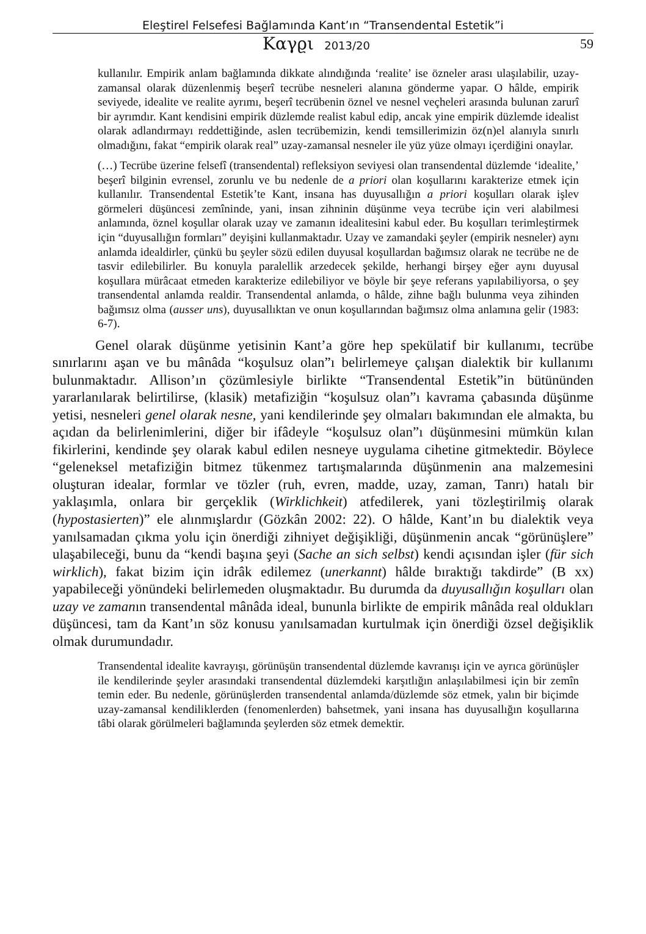Eleştirel Felsefesi Bağlamında Kant’ın “Transendental Estetik”i
Καγϱι 2013/20
59
kullanılır. Empirik anlam bağlamında dikkate alındığında ‘realite’ ise özneler arası ulaşılabilir, uzay-zamansal olarak düzenlenmiş beşerî tecrübe nesneleri alanına gönderme yapar. O hâlde, empirik seviyede, idealite ve realite ayrımı, beşerî tecrübenin öznel ve nesnel veçheleri arasında bulunan zarurî bir ayrımdır. Kant kendisini empirik düzlemde realist kabul edip, ancak yine empirik düzlemde idealist olarak adlandırmayı reddettiğinde, aslen tecrübemizin, kendi temsillerimizin öz(n)el alanıyla sınırlı olmadığını, fakat “empirik olarak real” uzay-zamansal nesneler ile yüz yüze olmayı içerdiğini onaylar.
(…) Tecrübe üzerine felsefî (transendental) refleksiyon seviyesi olan transendental düzlemde ‘idealite,’ beşerî bilginin evrensel, zorunlu ve bu nedenle de a priori olan koşullarını karakterize etmek için kullanılır. Transendental Estetik’te Kant, insana has duyusallığın a priori koşulları olarak işlev görmeleri düşüncesi zemîninde, yani, insan zihninin düşünme veya tecrübe için veri alabilmesi anlamında, öznel koşullar olarak uzay ve zamanın idealitesini kabul eder. Bu koşulları terimleştirmek için “duyusallığın formları” deyişini kullanmaktadır. Uzay ve zamandaki şeyler (empirik nesneler) aynı anlamda idealdirler, çünkü bu şeyler sözü edilen duyusal koşullardan bağımsız olarak ne tecrübe ne de tasvir edilebilirler. Bu konuyla paralellik arzedecek şekilde, herhangi birşey eğer aynı duyusal koşullara mürâcaat etmeden karakterize edilebiliyor ve böyle bir şeye referans yapılabiliyorsa, o şey transendental anlamda realdir. Transendental anlamda, o hâlde, zihne bağlı bulunma veya zihinden bağımsız olma (ausser uns), duyusallıktan ve onun koşullarından bağımsız olma anlamına gelir (1983: 6-7).
Genel olarak düşünme yetisinin Kant’a göre hep spekülatif bir kullanımı, tecrübe sınırlarını aşan ve bu mânâda “koşulsuz olan”ı belirlemeye çalışan dialektik bir kullanımı bulunmaktadır. Allison’ın çözümlesiyle birlikte “Transendental Estetik”in bütününden yararlanılarak belirtilirse, (klasik) metafiziğin “koşulsuz olan”ı kavrama çabasında düşünme yetisi, nesneleri genel olarak nesne, yani kendilerinde şey olmaları bakımından ele almakta, bu açıdan da belirlenimlerini, diğer bir ifâdeyle “koşulsuz olan”ı düşünmesini mümkün kılan fikirlerini, kendinde şey olarak kabul edilen nesneye uygulama cihetine gitmektedir. Böylece “geleneksel metafiziğin bitmez tükenmez tartışmalarında düşünmenin ana malzemesini oluşturan idealar, formlar ve tözler (ruh, evren, madde, uzay, zaman, Tanrı) hatalı bir yaklaşımla, onlara bir gerçeklik (Wirklichkeit) atfedilerek, yani tözleştirilmiş olarak (hypostasierten)” ele alınmışlardır (Gözkân 2002: 22). O hâlde, Kant’ın bu dialektik veya yanılsamadan çıkma yolu için önerdiği zihniyet değişikliği, düşünmenin ancak “görünüşlere” ulaşabileceği, bunu da “kendi başına şeyi (Sache an sich selbst) kendi açısından işler (für sich wirklich), fakat bizim için idrâk edilemez (unerkannt) hâlde bıraktığı takdirde” (B xx) yapabileceği yönündeki belirlemeden oluşmaktadır. Bu durumda da duyusallığın koşulları olan uzay ve zamanın transendental mânâda ideal, bununla birlikte de empirik mânâda real oldukları düşüncesi, tam da Kant’ın söz konusu yanılsamadan kurtulmak için önerdiği özsel değişiklik olmak durumundadır.
Transendental idealite kavrayışı, görünüşün transendental düzlemde kavranışı için ve ayrıca görünüşler ile kendilerinde şeyler arasındaki transendental düzlemdeki karşıtlığın anlaşılabilmesi için bir zemîn temin eder. Bu nedenle, görünüşlerden transendental anlamda/düzlemde söz etmek, yalın bir biçimde uzay-zamansal kendiliklerden (fenomenlerden) bahsetmek, yani insana has duyusallığın koşullarına tâbi olarak görülmeleri bağlamında şeylerden söz etmek demektir.